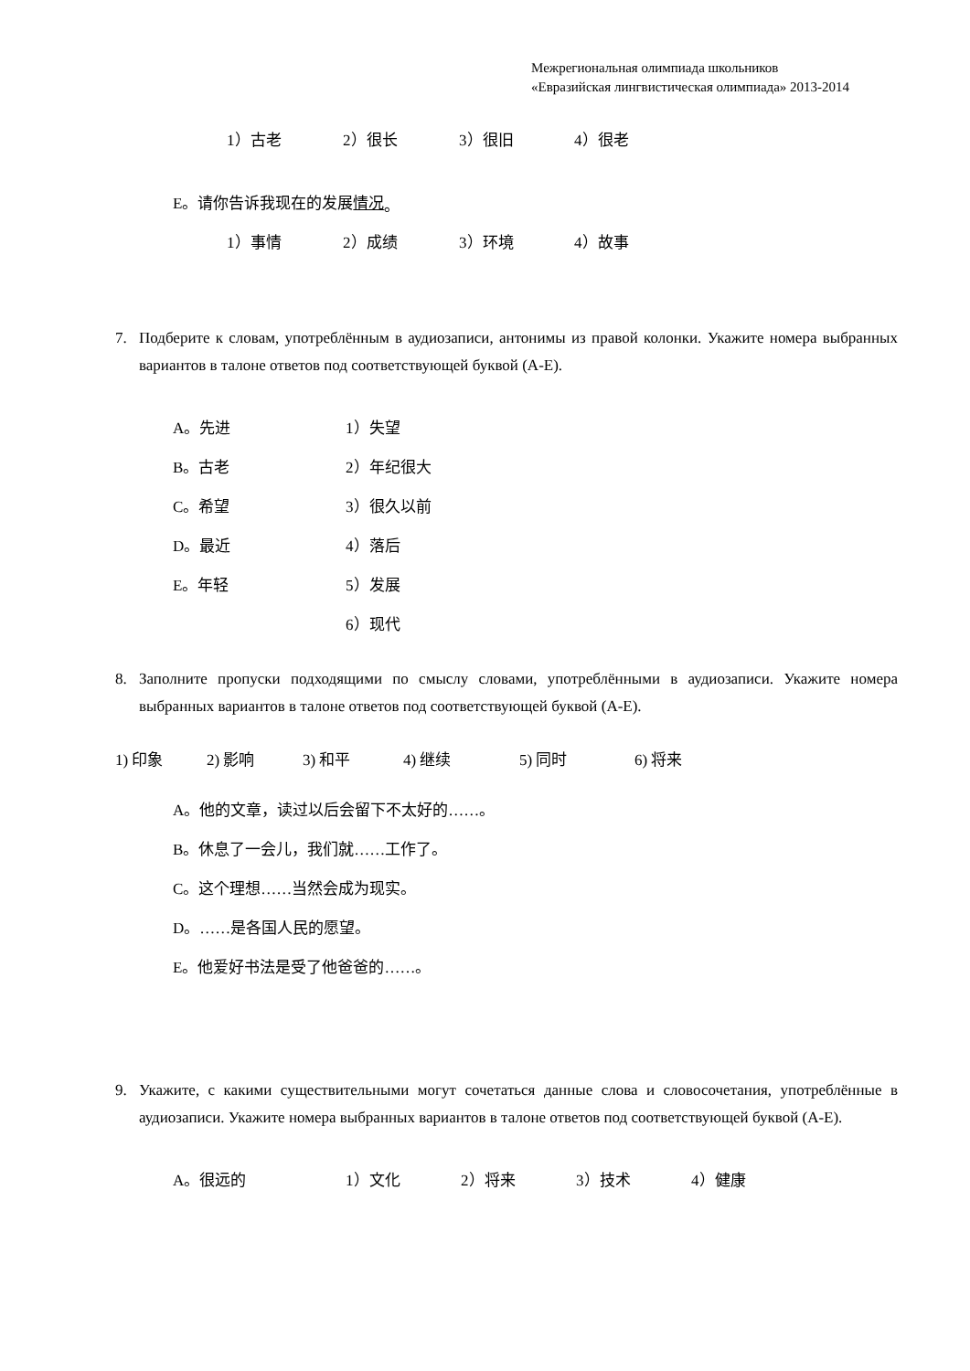Межрегиональная олимпиада школьников
«Евразийская лингвистическая олимпиада» 2013-2014
1）古老 2）很长 3）很旧 4）很老
E。请你告诉我现在的发展 情况 。
1）事情 2）成绩 3）环境 4）故事
7. Подберите к словам, употреблённым в аудиозаписи, антонимы из правой колонки. Укажите номера выбранных вариантов в талоне ответов под соответствующей буквой (A-E).
A。先进 1）失望
B。古老 2）年纪很大
C。希望 3）很久以前
D。最近 4）落后
E。年轻 5）发展
6）现代
8. Заполните пропуски подходящими по смыслу словами, употреблёнными в аудиозаписи. Укажите номера выбранных вариантов в талоне ответов под соответствующей буквой (A-E).
1) 印象 2) 影响 3) 和平 4) 继续 5) 同时 6) 将来
A。他的文章，读过以后会留下不太好的……。
B。休息了一会儿，我们就……工作了。
C。这个理想……当然会成为现实。
D。……是各国人民的愿望。
E。他爱好书法是受了他爸爸的……。
9. Укажите, с какими существительными могут сочетаться данные слова и словосочетания, употреблённые в аудиозаписи. Укажите номера выбранных вариантов в талоне ответов под соответствующей буквой (A-E).
A。很远的 1）文化 2）将来 3）技术 4）健康